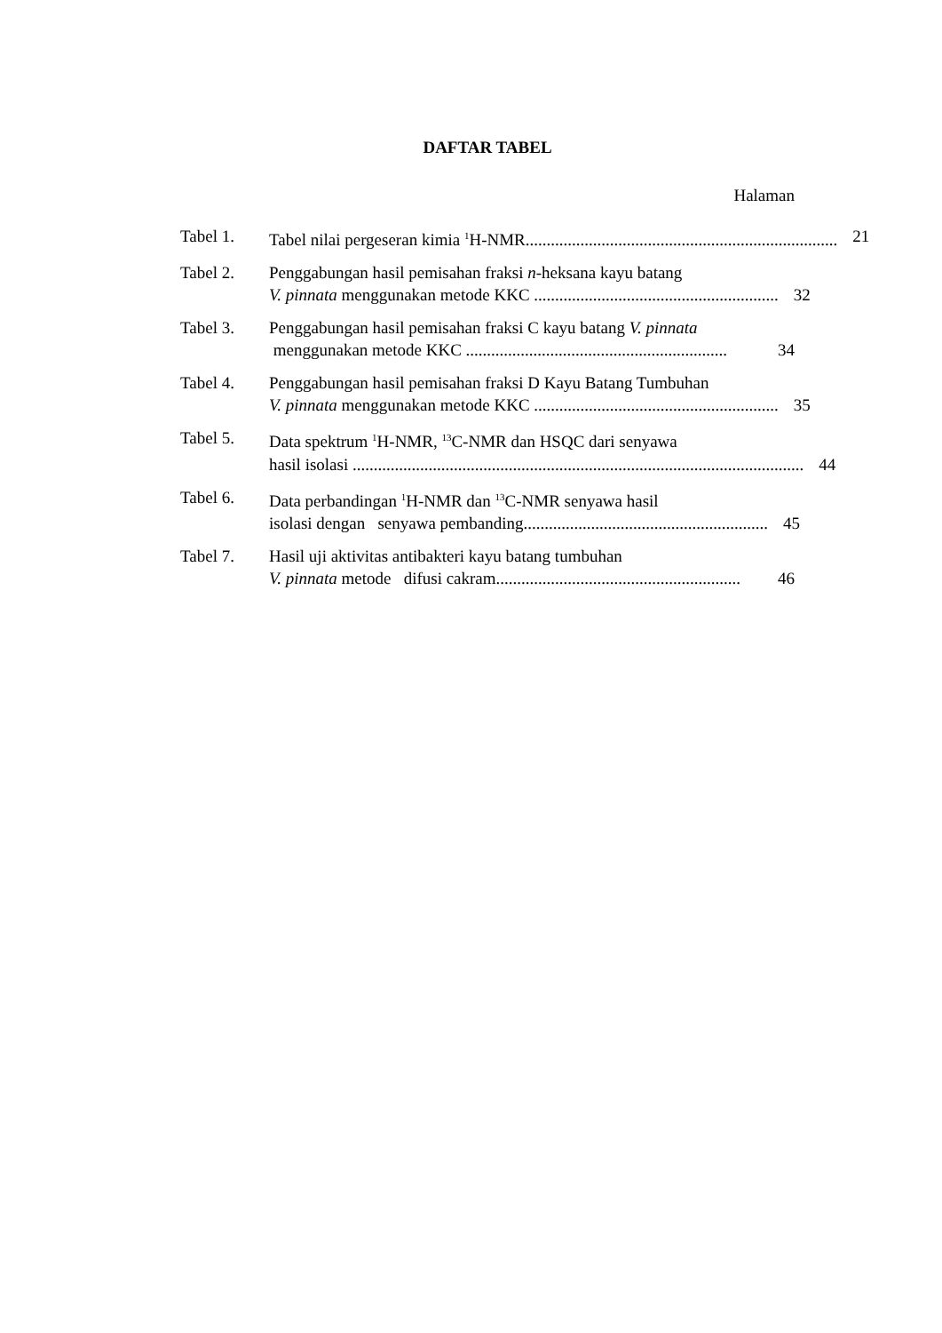DAFTAR TABEL
Halaman
Tabel 1. Tabel nilai pergeseran kimia <sup>1</sup>H-NMR.......................................................................... 21
Tabel 2. Penggabungan hasil pemisahan fraksi n-heksana kayu batang
V. pinnata menggunakan metode KKC .......................................................... 32
Tabel 3. Penggabungan hasil pemisahan fraksi C kayu batang V. pinnata
menggunakan metode KKC .............................................................. 34
Tabel 4. Penggabungan hasil pemisahan fraksi D Kayu Batang Tumbuhan
V. pinnata menggunakan metode KKC .......................................................... 35
Tabel 5. Data spektrum <sup>1</sup>H-NMR, <sup>13</sup>C-NMR dan HSQC dari senyawa
hasil isolasi ........................................................................................................... 44
Tabel 6. Data perbandingan <sup>1</sup>H-NMR dan <sup>13</sup>C-NMR senyawa hasil
isolasi dengan senyawa pembanding.......................................................... 45
Tabel 7. Hasil uji aktivitas antibakteri kayu batang tumbuhan
V. pinnata metode difusi cakram.......................................................... 46